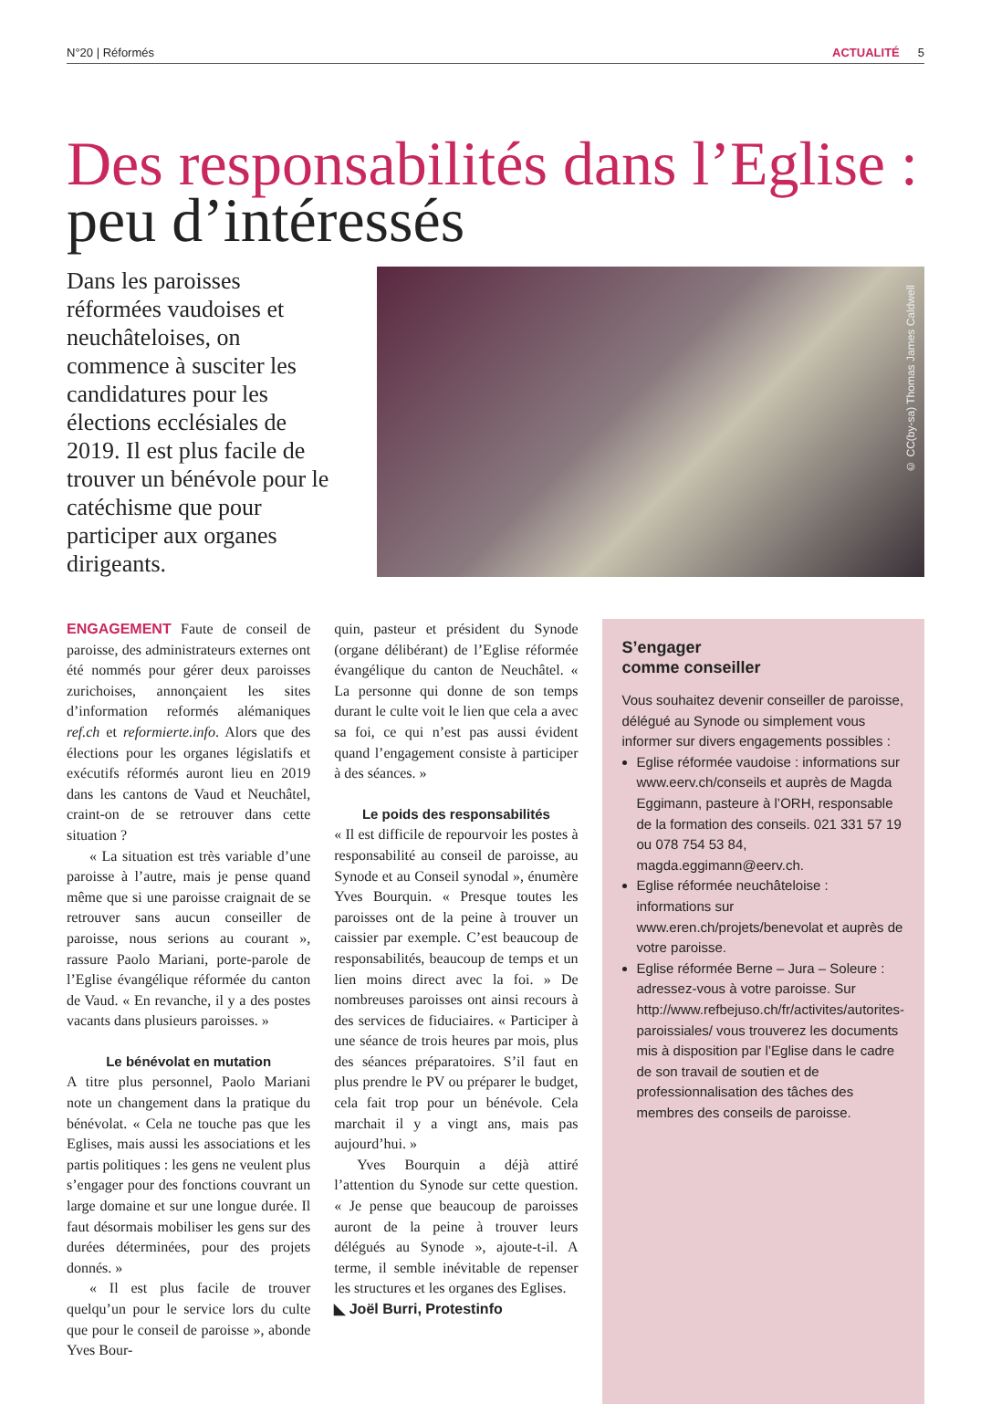N°20 | Réformés ACTUALITÉ 5
Des responsabilités dans l’Eglise :
peu d’intéressés
Dans les paroisses réformées vaudoises et neuchâteloises, on commence à susciter les candidatures pour les élections ecclésiales de 2019. Il est plus facile de trouver un bénévole pour le catéchisme que pour participer aux organes dirigeants.
© CC(by-sa) Thomas James Caldwell
ENGAGEMENT Faute de conseil de paroisse, des administrateurs externes ont été nommés pour gérer deux paroisses zurichoises, annonçaient les sites d’information reformés alémaniques ref.ch et reformierte.info. Alors que des élections pour les organes législatifs et exécutifs réformés auront lieu en 2019 dans les cantons de Vaud et Neuchâtel, craint-on de se retrouver dans cette situation ?
« La situation est très variable d’une paroisse à l’autre, mais je pense quand même que si une paroisse craignait de se retrouver sans aucun conseiller de paroisse, nous serions au courant », rassure Paolo Mariani, porte-parole de l’Eglise évangélique réformée du canton de Vaud. « En revanche, il y a des postes vacants dans plusieurs paroisses. »
Le bénévolat en mutation
A titre plus personnel, Paolo Mariani note un changement dans la pratique du bénévolat. « Cela ne touche pas que les Eglises, mais aussi les associations et les partis politiques : les gens ne veulent plus s’engager pour des fonctions couvrant un large domaine et sur une longue durée. Il faut désormais mobiliser les gens sur des durées déterminées, pour des projets donnés. »
« Il est plus facile de trouver quelqu’un pour le service lors du culte que pour le conseil de paroisse », abonde Yves Bour-
quin, pasteur et président du Synode (organe délibérant) de l’Eglise réformée évangélique du canton de Neuchâtel. « La personne qui donne de son temps durant le culte voit le lien que cela a avec sa foi, ce qui n’est pas aussi évident quand l’engagement consiste à participer à des séances. »
Le poids des responsabilités
« Il est difficile de repourvoir les postes à responsabilité au conseil de paroisse, au Synode et au Conseil synodal », énumère Yves Bourquin. « Presque toutes les paroisses ont de la peine à trouver un caissier par exemple. C’est beaucoup de responsabilités, beaucoup de temps et un lien moins direct avec la foi. » De nombreuses paroisses ont ainsi recours à des services de fiduciaires. « Participer à une séance de trois heures par mois, plus des séances préparatoires. S’il faut en plus prendre le PV ou préparer le budget, cela fait trop pour un bénévole. Cela marchait il y a vingt ans, mais pas aujourd’hui. »
Yves Bourquin a déjà attiré l’attention du Synode sur cette question. « Je pense que beaucoup de paroisses auront de la peine à trouver leurs délégués au Synode », ajoute-t-il. A terme, il semble inévitable de repenser les structures et les organes des Eglises.
◣ Joël Burri, Protestinfo
S’engager
comme conseiller
Vous souhaitez devenir conseiller de paroisse, délégué au Synode ou simplement vous informer sur divers engagements possibles :
Eglise réformée vaudoise : informations sur www.eerv.ch/conseils et auprès de Magda Eggimann, pasteure à l’ORH, responsable de la formation des conseils. 021 331 57 19 ou 078 754 53 84, magda.eggimann@eerv.ch.
Eglise réformée neuchâteloise : informations sur www.eren.ch/projets/benevolat et auprès de votre paroisse.
Eglise réformée Berne – Jura – Soleure : adressez-vous à votre paroisse. Sur http://www.refbejuso.ch/fr/activites/autorites-paroissiales/ vous trouverez les documents mis à disposition par l’Eglise dans le cadre de son travail de soutien et de professionnalisation des tâches des membres des conseils de paroisse.